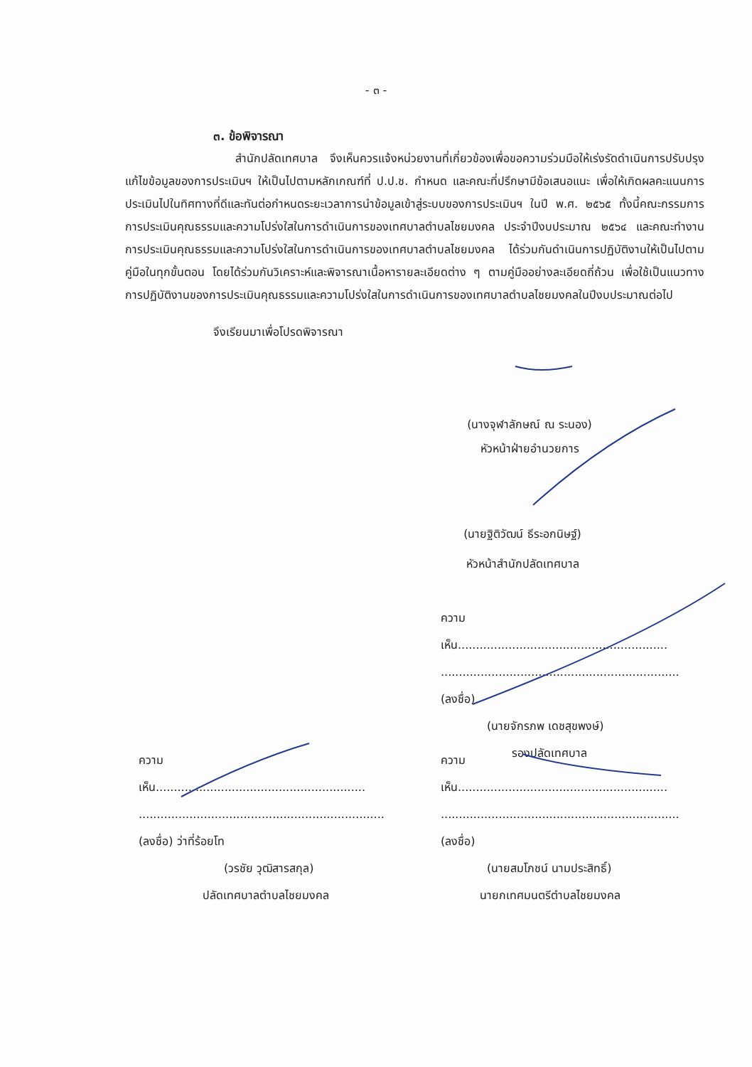- ๓ -
๓. ข้อพิจารณา
สำนักปลัดเทศบาล จึงเห็นควรแจ้งหน่วยงานที่เกี่ยวข้องเพื่อขอความร่วมมือให้เร่งรัดดำเนินการปรับปรุงแก้ไขข้อมูลของการประเมินฯ ให้เป็นไปตามหลักเกณฑ์ที่ ป.ป.ช. กำหนด และคณะที่ปรึกษามีข้อเสนอแนะ เพื่อให้เกิดผลคะแนนการประเมินไปในทิศทางที่ดีและทันต่อกำหนดระยะเวลาการนำข้อมูลเข้าสู่ระบบของการประเมินฯ ในปี พ.ศ. ๒๕๖๕ ทั้งนี้คณะกรรมการการประเมินคุณธรรมและความโปร่งใสในการดำเนินการของเทศบาลตำบลไชยมงคล ประจำปีงบประมาณ ๒๕๖๔ และคณะทำงานการประเมินคุณธรรมและความโปร่งใสในการดำเนินการของเทศบาลตำบลไชยมงคล ได้ร่วมกันดำเนินการปฏิบัติงานให้เป็นไปตามคู่มือในทุกขั้นตอน โดยได้ร่วมกันวิเคราะห์และพิจารณาเนื้อหารายละเอียดต่าง ๆ ตามคู่มืออย่างละเอียดถี่ถ้วน เพื่อใช้เป็นแนวทางการปฏิบัติงานของการประเมินคุณธรรมและความโปร่งใสในการดำเนินการของเทศบาลตำบลไชยมงคลในปีงบประมาณต่อไป
จึงเรียนมาเพื่อโปรดพิจารณา
(นางจุฬาลักษณ์ ณ ระนอง)
หัวหน้าฝ่ายอำนวยการ
(นายฐิติวัฒน์ ธีระอกนิษฐ์)
หัวหน้าสำนักปลัดเทศบาล
ความเห็น..........................................................
..................................................................
(ลงชื่อ)
(นายจักรภพ เดชสุขพงษ์)
รองปลัดเทศบาล
ความเห็น..........................................................
....................................................................
(ลงชื่อ) ว่าที่ร้อยโท
(วรชัย วุฒิสารสกุล)
ปลัดเทศบาลตำบลไชยมงคล
ความเห็น..........................................................
..................................................................
(ลงชื่อ)
(นายสมโภชน์ นามประสิทธิ์)
นายกเทศมนตรีตำบลไชยมงคล